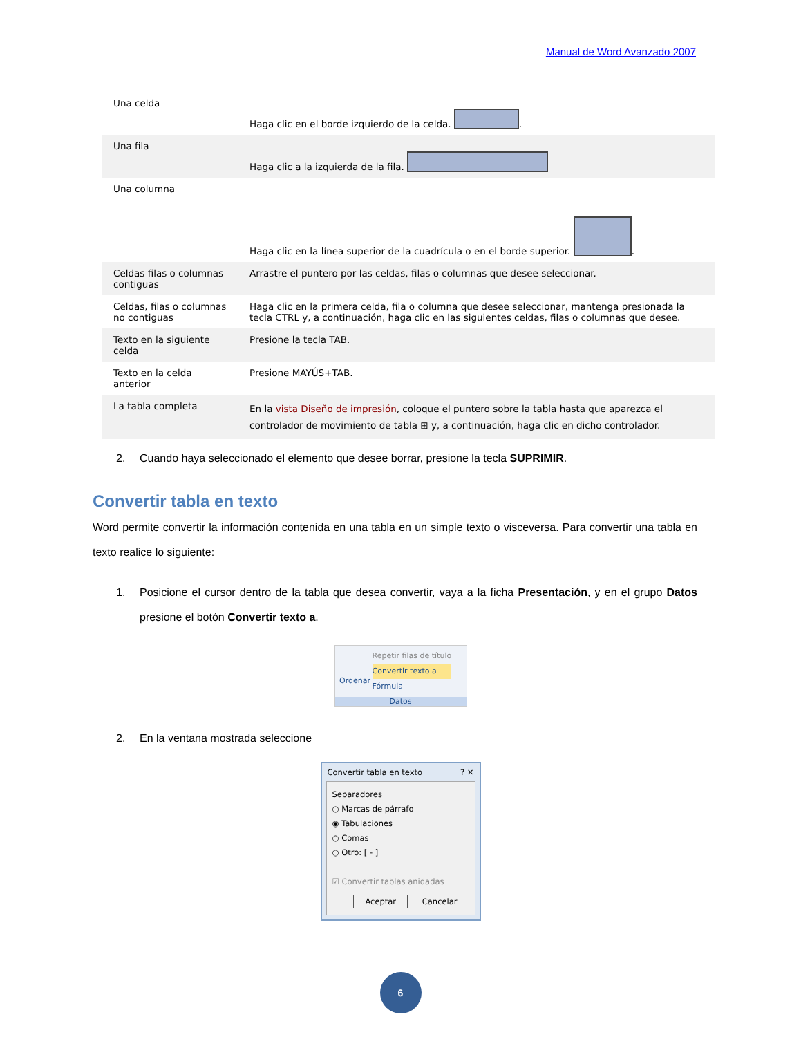Manual de Word Avanzado 2007
| Una celda | Haga clic en el borde izquierdo de la celda. . |
| Una fila | Haga clic a la izquierda de la fila. |
| Una columna | Haga clic en la línea superior de la cuadrícula o en el borde superior. . |
| Celdas filas o columnas contiguas | Arrastre el puntero por las celdas, filas o columnas que desee seleccionar. |
| Celdas, filas o columnas no contiguas | Haga clic en la primera celda, fila o columna que desee seleccionar, mantenga presionada la tecla CTRL y, a continuación, haga clic en las siguientes celdas, filas o columnas que desee. |
| Texto en la siguiente celda | Presione la tecla TAB. |
| Texto en la celda anterior | Presione MAYÚS+TAB. |
| La tabla completa | En la vista Diseño de impresión , coloque el puntero sobre la tabla hasta que aparezca el controlador de movimiento de tabla ⊞ y, a continuación, haga clic en dicho controlador. |
2. Cuando haya seleccionado el elemento que desee borrar, presione la tecla SUPRIMIR.
Convertir tabla en texto
Word permite convertir la información contenida en una tabla en un simple texto o visceversa. Para convertir una tabla en texto realice lo siguiente:
1. Posicione el cursor dentro de la tabla que desea convertir, vaya a la ficha Presentación, y en el grupo Datos presione el botón Convertir texto a.
Ordenar
Repetir filas de título
Convertir texto a
Fórmula
Datos
2. En la ventana mostrada seleccione
Convertir tabla en texto ? ✕
Separadores
○ Marcas de párrafo
◉ Tabulaciones
○ Comas
○ Otro: [ - ]
☑ Convertir tablas anidadas
Aceptar Cancelar
6